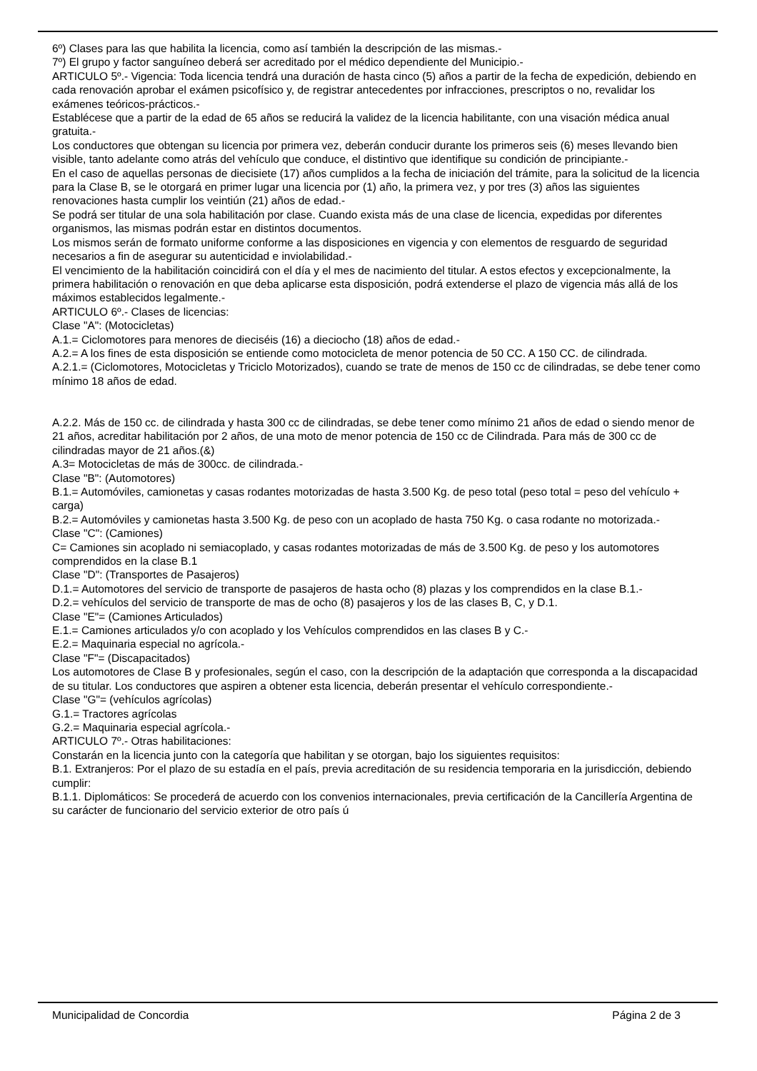6º) Clases para las que habilita la licencia, como así también la descripción de las mismas.-
7º) El grupo y factor sanguíneo deberá ser acreditado por el médico dependiente del Municipio.-
ARTICULO 5º.- Vigencia: Toda licencia tendrá una duración de hasta cinco (5) años a partir de la fecha de expedición, debiendo en cada renovación aprobar el exámen psicofísico y, de registrar antecedentes por infracciones, prescriptos o no, revalidar los exámenes teóricos-prácticos.-
Establécese que a partir de la edad de 65 años se reducirá la validez de la licencia habilitante, con una visación médica anual gratuita.-
Los conductores que obtengan su licencia por primera vez, deberán conducir durante los primeros seis (6) meses llevando bien visible, tanto adelante como atrás del vehículo que conduce, el distintivo que identifique su condición de principiante.-
En el caso de aquellas personas de diecisiete (17) años cumplidos a la fecha de iniciación del trámite, para la solicitud de la licencia para la Clase B, se le otorgará en primer lugar una licencia por (1) año, la primera vez, y por tres (3) años las siguientes renovaciones hasta cumplir los veintiún (21) años de edad.-
Se podrá ser titular de una sola habilitación por clase. Cuando exista más de una clase de licencia, expedidas por diferentes organismos, las mismas podrán estar en distintos documentos.
Los mismos serán de formato uniforme conforme a las disposiciones en vigencia y con elementos de resguardo de seguridad necesarios a fin de asegurar su autenticidad e inviolabilidad.-
El vencimiento de la habilitación coincidirá con el día y el mes de nacimiento del titular. A estos efectos y excepcionalmente, la primera habilitación o renovación en que deba aplicarse esta disposición, podrá extenderse el plazo de vigencia más allá de los máximos establecidos legalmente.-
ARTICULO 6º.- Clases de licencias:
Clase "A": (Motocicletas)
A.1.= Ciclomotores para menores de dieciséis (16) a dieciocho (18) años de edad.-
A.2.= A los fines de esta disposición se entiende como motocicleta de menor potencia de 50 CC. A 150 CC. de cilindrada.
A.2.1.= (Ciclomotores, Motocicletas y Triciclo Motorizados), cuando se trate de menos de 150 cc de cilindradas, se debe tener como mínimo 18 años de edad.
A.2.2. Más de 150 cc. de cilindrada y hasta 300 cc de cilindradas, se debe tener como mínimo 21 años de edad o siendo menor de 21 años, acreditar habilitación por 2 años, de una moto de menor potencia de 150 cc de Cilindrada. Para más de 300 cc de cilindradas mayor de 21 años.(&)
A.3= Motocicletas de más de 300cc. de cilindrada.-
Clase "B": (Automotores)
B.1.= Automóviles, camionetas y casas rodantes motorizadas de hasta 3.500 Kg. de peso total (peso total = peso del vehículo + carga)
B.2.= Automóviles y camionetas hasta 3.500 Kg. de peso con un acoplado de hasta 750 Kg. o casa rodante no motorizada.-
Clase "C": (Camiones)
C= Camiones sin acoplado ni semiacoplado, y casas rodantes motorizadas de más de 3.500 Kg. de peso y los automotores comprendidos en la clase B.1
Clase "D": (Transportes de Pasajeros)
D.1.= Automotores del servicio de transporte de pasajeros de hasta ocho (8) plazas y los comprendidos en la clase B.1.-
D.2.= vehículos del servicio de transporte de mas de ocho (8) pasajeros y los de las clases B, C, y D.1.
Clase "E"= (Camiones Articulados)
E.1.= Camiones articulados y/o con acoplado y los Vehículos comprendidos en las clases B y C.-
E.2.= Maquinaria especial no agrícola.-
Clase "F"= (Discapacitados)
Los automotores de Clase B y profesionales, según el caso, con la descripción de la adaptación que corresponda a la discapacidad de su titular. Los conductores que aspiren a obtener esta licencia, deberán presentar el vehículo correspondiente.-
Clase "G"= (vehículos agrícolas)
G.1.= Tractores agrícolas
G.2.= Maquinaria especial agrícola.-
ARTICULO 7º.- Otras habilitaciones:
Constarán en la licencia junto con la categoría que habilitan y se otorgan, bajo los siguientes requisitos:
B.1. Extranjeros: Por el plazo de su estadía en el país, previa acreditación de su residencia temporaria en la jurisdicción, debiendo cumplir:
B.1.1. Diplomáticos: Se procederá de acuerdo con los convenios internacionales, previa certificación de la Cancillería Argentina de su carácter de funcionario del servicio exterior de otro país ú
Municipalidad de Concordia Página 2 de 3